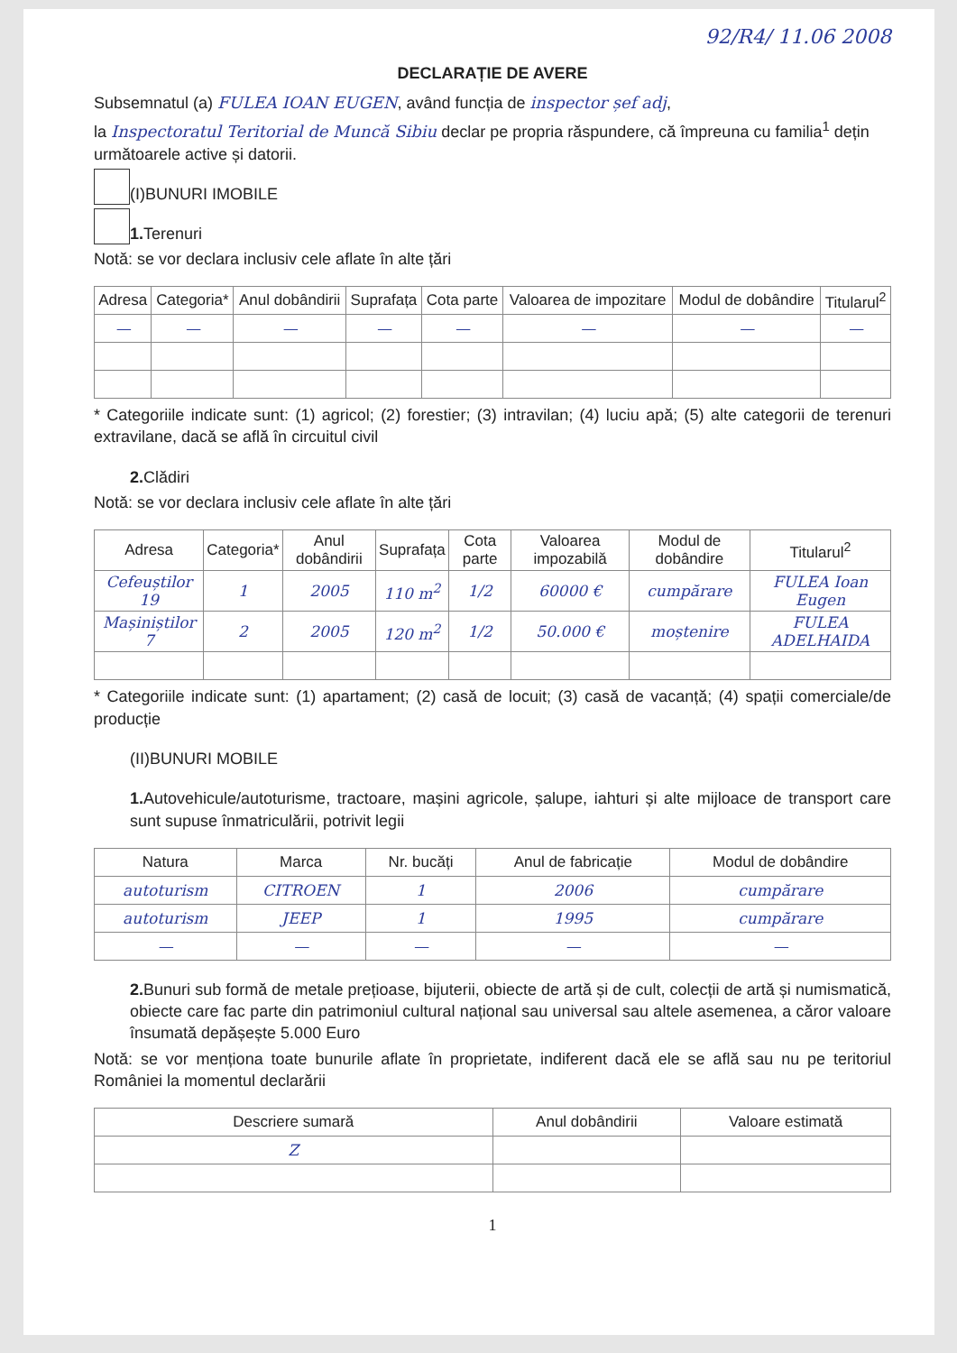92/R4/ 11.06 2008
DECLARAȚIE DE AVERE
Subsemnatul (a) FULEA IOAN EUGEN, având funcția de inspector șef adj,
la Inspectoratul Teritorial de Muncă Sibiu declar pe propria răspundere, că împreuna cu familia<sup>1</sup> dețin următoarele active și datorii.
(I)BUNURI IMOBILE
1. Terenuri
Notă: se vor declara inclusiv cele aflate în alte țări
| Adresa | Categoria* | Anul dobândirii | Suprafața | Cota parte | Valoarea de impozitare | Modul de dobândire | Titularul<sup>2</sup> |
| --- | --- | --- | --- | --- | --- | --- | --- |
| — | — | — | — | — | — | — | — |
* Categoriile indicate sunt: (1) agricol; (2) forestier; (3) intravilan; (4) luciu apă; (5) alte categorii de terenuri extravilane, dacă se află în circuitul civil
2. Clădiri
Notă: se vor declara inclusiv cele aflate în alte țări
| Adresa | Categoria* | Anul dobândirii | Suprafața | Cota parte | Valoarea impozabilă | Modul de dobândire | Titularul<sup>2</sup> |
| --- | --- | --- | --- | --- | --- | --- | --- |
| Cefeuștilor 19 | 1 | 2005 | 110 m<sup>2</sup> | 1/2 | 60000 € | cumpărare | FULEA Ioan Eugen |
| Mașiniștilor 7 | 2 | 2005 | 120 m<sup>2</sup> | 1/2 | 50.000 € | moștenire | FULEA ADELHAIDA |
* Categoriile indicate sunt: (1) apartament; (2) casă de locuit; (3) casă de vacanță; (4) spații comerciale/de producție
(II)BUNURI MOBILE
1. Autovehicule/autoturisme, tractoare, mașini agricole, șalupe, iahturi și alte mijloace de transport care sunt supuse înmatriculării, potrivit legii
| Natura | Marca | Nr. bucăți | Anul de fabricație | Modul de dobândire |
| --- | --- | --- | --- | --- |
| autoturism | CITROEN | 1 | 2006 | cumpărare |
| autoturism | JEEP | 1 | 1995 | cumpărare |
| — | — | — | — | — |
2. Bunuri sub formă de metale prețioase, bijuterii, obiecte de artă și de cult, colecții de artă și numismatică, obiecte care fac parte din patrimoniul cultural național sau universal sau altele asemenea, a căror valoare însumată depășește 5.000 Euro
Notă: se vor menționa toate bunurile aflate în proprietate, indiferent dacă ele se află sau nu pe teritoriul României la momentul declarării
| Descriere sumară | Anul dobândirii | Valoare estimată |
| --- | --- | --- |
| Z | | |
1